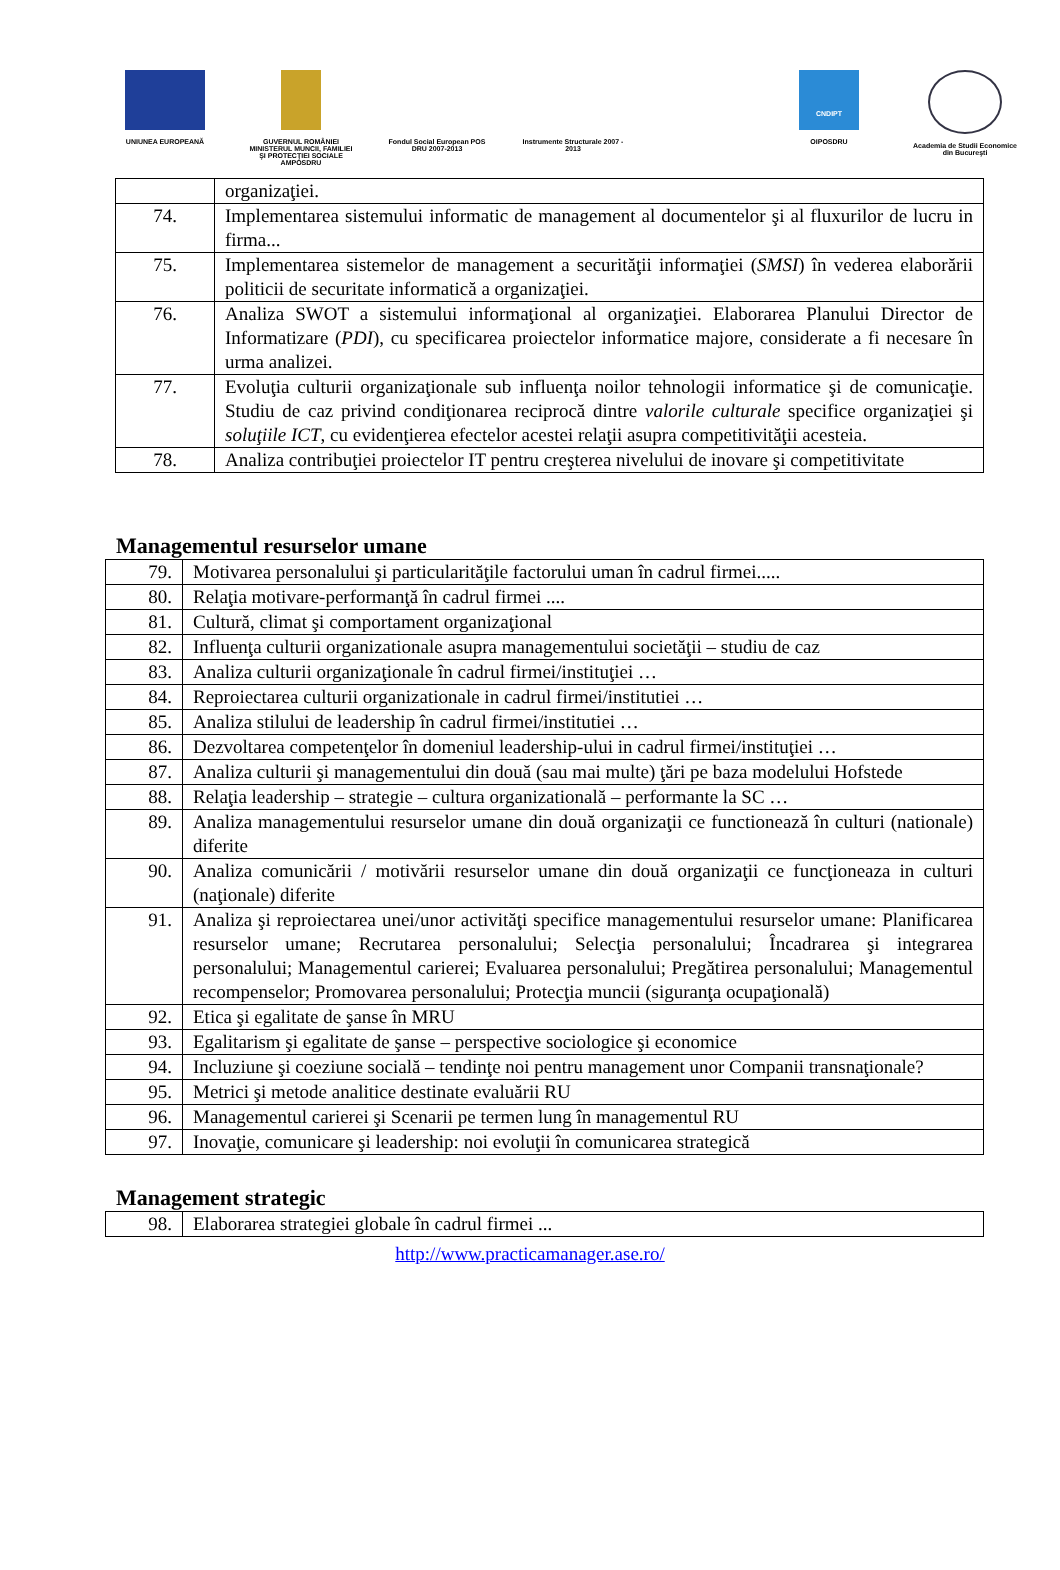UNIUNEA EUROPEANĂ GUVERNUL ROMÂNIEI MINISTERUL MUNCII, FAMILIEI ŞI PROTECŢIEI SOCIALE AMPOSDRU
Fondul Social European POS DRU 2007-2013
Instrumente Structurale 2007 - 2013
CNDIPT
OIPOSDRU
Academia de Studii Economice din Bucureşti
| | organizaţiei. |
| 74. | Implementarea sistemului informatic de management al documentelor şi al fluxurilor de lucru in firma... |
| 75. | Implementarea sistemelor de management a securităţii informaţiei ( SMSI ) în vederea elaborării politicii de securitate informatică a organizaţiei. |
| 76. | Analiza SWOT a sistemului informaţional al organizaţiei. Elaborarea Planului Director de Informatizare ( PDI ), cu specificarea proiectelor informatice majore, considerate a fi necesare în urma analizei. |
| 77. | Evoluţia culturii organizaţionale sub influenţa noilor tehnologii informatice şi de comunicaţie. Studiu de caz privind condiţionarea reciprocă dintre valorile culturale specifice organizaţiei şi soluţiile ICT , cu evidenţierea efectelor acestei relaţii asupra competitivităţii acesteia. |
| 78. | Analiza contribuţiei proiectelor IT pentru creşterea nivelului de inovare şi competitivitate |
Managementul resurselor umane
| 79. | Motivarea personalului şi particularităţile factorului uman în cadrul firmei..... |
| 80. | Relaţia motivare-performanţă în cadrul firmei .... |
| 81. | Cultură, climat şi comportament organizaţional |
| 82. | Influenţa culturii organizationale asupra managementului societăţii – studiu de caz |
| 83. | Analiza culturii organizaţionale în cadrul firmei/instituţiei … |
| 84. | Reproiectarea culturii organizationale in cadrul firmei/institutiei … |
| 85. | Analiza stilului de leadership în cadrul firmei/institutiei … |
| 86. | Dezvoltarea competenţelor în domeniul leadership-ului in cadrul firmei/instituţiei … |
| 87. | Analiza culturii şi managementului din două (sau mai multe) ţări pe baza modelului Hofstede |
| 88. | Relaţia leadership – strategie – cultura organizatională – performante la SC … |
| 89. | Analiza managementului resurselor umane din două organizaţii ce functionează în culturi (nationale) diferite |
| 90. | Analiza comunicării / motivării resurselor umane din două organizaţii ce funcţioneaza in culturi (naţionale) diferite |
| 91. | Analiza şi reproiectarea unei/unor activităţi specifice managementului resurselor umane: Planificarea resurselor umane; Recrutarea personalului; Selecţia personalului; Încadrarea şi integrarea personalului; Managementul carierei; Evaluarea personalului; Pregătirea personalului; Managementul recompenselor; Promovarea personalului; Protecţia muncii (siguranţa ocupaţională) |
| 92. | Etica şi egalitate de şanse în MRU |
| 93. | Egalitarism şi egalitate de şanse – perspective sociologice şi economice |
| 94. | Incluziune şi coeziune socială – tendinţe noi pentru management unor Companii transnaţionale? |
| 95. | Metrici şi metode analitice destinate evaluării RU |
| 96. | Managementul carierei şi Scenarii pe termen lung în managementul RU |
| 97. | Inovaţie, comunicare şi leadership: noi evoluţii în comunicarea strategică |
Management strategic
| 98. | Elaborarea strategiei globale în cadrul firmei ... |
http://www.practicamanager.ase.ro/